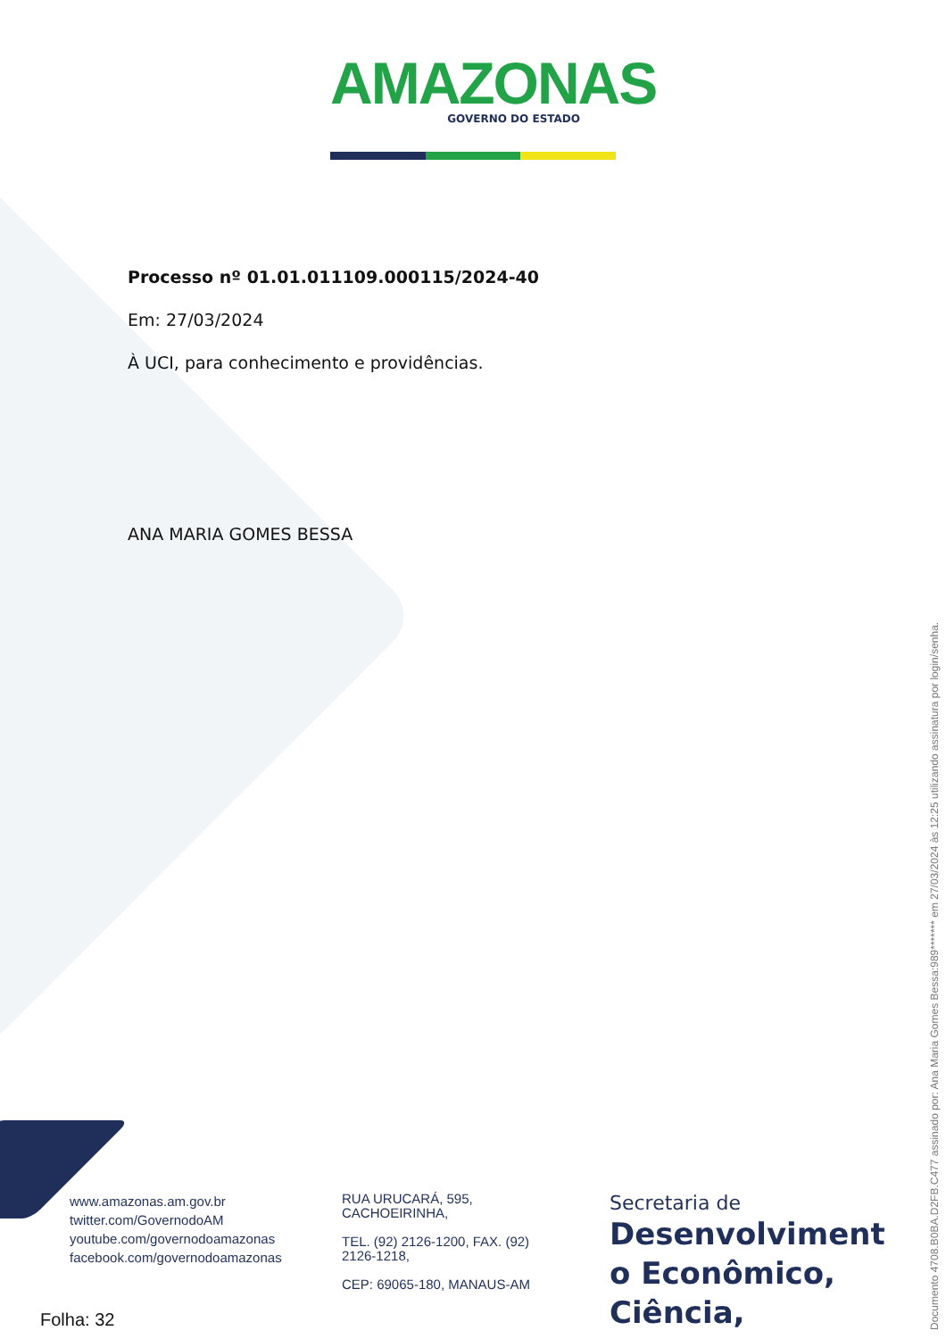AMAZONAS
GOVERNO DO ESTADO
Processo nº 01.01.011109.000115/2024-40
Em: 27/03/2024
À UCI, para conhecimento e providências.
ANA MARIA GOMES BESSA
www.amazonas.am.gov.br
twitter.com/GovernodoAM
youtube.com/governodoamazonas
facebook.com/governodoamazonas
RUA URUCARÁ, 595,
CACHOEIRINHA,
TEL. (92) 2126-1200, FAX. (92)
2126-1218,
CEP: 69065-180, MANAUS-AM
Secretaria de
Desenvolviment o Econômico, Ciência,
Folha: 32
Documento 4708.B0BA.D2FB.C477 assinado por: Ana Maria Gomes Bessa:989******* em 27/03/2024 às 12:25 utilizando assinatura por login/senha.